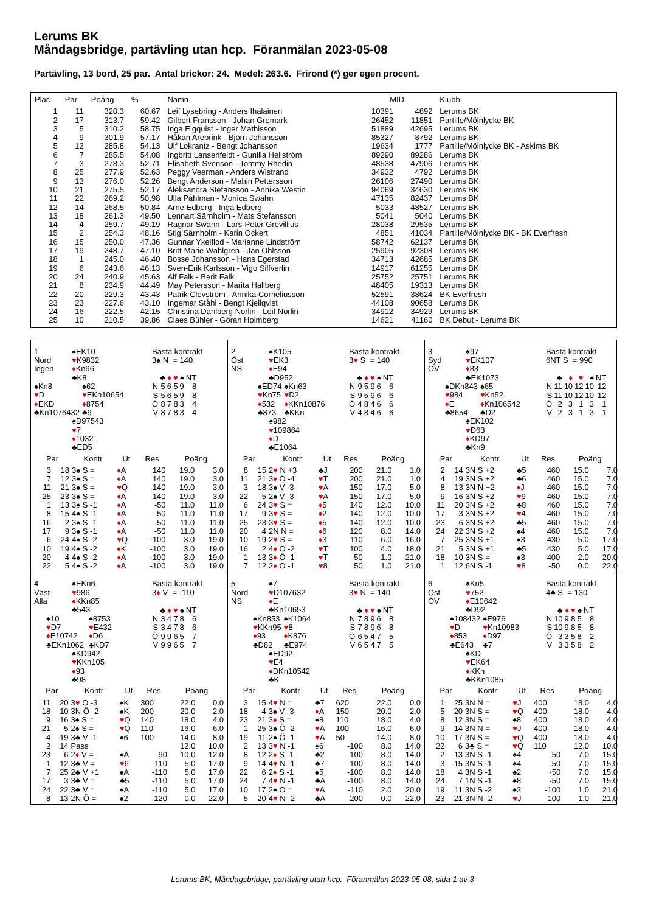Lerums BK
Måndagsbridge, partävling utan hcp. Föranmälan 2023-05-08
Partävling, 13 bord, 25 par. Antal brickor: 24. Medel: 263.6. Frirond (*) ger egen procent.
| Plac | Par | Poäng | % | Namn | MID | | Klubb |
| --- | --- | --- | --- | --- | --- | --- | --- |
| 1 | 11 | 320.3 | 60.67 | Leif Lysebring - Anders Ihalainen | 10391 | 4892 | Lerums BK |
| 2 | 17 | 313.7 | 59.42 | Gilbert Fransson - Johan Gromark | 26452 | 11851 | Partille/Mölnlycke BK |
| 3 | 5 | 310.2 | 58.75 | Inga Elgquist - Inger Mathisson | 51889 | 42695 | Lerums BK |
| 4 | 9 | 301.9 | 57.17 | Håkan Arebrink - Björn Johansson | 85327 | 8792 | Lerums BK |
| 5 | 12 | 285.8 | 54.13 | Ulf Lokrantz - Bengt Johansson | 19634 | 1777 | Partille/Mölnlycke BK - Askims BK |
| 6 | 7 | 285.5 | 54.08 | Ingbritt Lansenfeldt - Gunilla Hellström | 89290 | 89286 | Lerums BK |
| 7 | 3 | 278.3 | 52.71 | Elisabeth Svenson - Tommy Rhedin | 48538 | 47906 | Lerums BK |
| 8 | 25 | 277.9 | 52.63 | Peggy Veerman - Anders Wistrand | 34932 | 4792 | Lerums BK |
| 9 | 13 | 276.0 | 52.26 | Bengt Anderson - Mahin Pettersson | 26106 | 27490 | Lerums BK |
| 10 | 21 | 275.5 | 52.17 | Aleksandra Stefansson - Annika Westin | 94069 | 34630 | Lerums BK |
| 11 | 22 | 269.2 | 50.98 | Ulla Påhlman - Monica Swahn | 47135 | 82437 | Lerums BK |
| 12 | 14 | 268.5 | 50.84 | Arne Edberg - Inga Edberg | 5033 | 48527 | Lerums BK |
| 13 | 18 | 261.3 | 49.50 | Lennart Särnholm - Mats Stefansson | 5041 | 5040 | Lerums BK |
| 14 | 4 | 259.7 | 49.19 | Ragnar Swahn - Lars-Peter Grevillius | 28038 | 29535 | Lerums BK |
| 15 | 2 | 254.3 | 48.16 | Stig Särnholm - Karin Öckert | 4851 | 41034 | Partille/Mölnlycke BK - BK Everfresh |
| 16 | 15 | 250.0 | 47.36 | Gunnar Yxelflod - Marianne Lindström | 58742 | 62137 | Lerums BK |
| 17 | 19 | 248.7 | 47.10 | Britt-Marie Wahlgren - Jan Ohlsson | 25905 | 92308 | Lerums BK |
| 18 | 1 | 245.0 | 46.40 | Bosse Johansson - Hans Egerstad | 34713 | 42685 | Lerums BK |
| 19 | 6 | 243.6 | 46.13 | Sven-Erik Karlsson - Vigo Silfverlin | 14917 | 61255 | Lerums BK |
| 20 | 24 | 240.9 | 45.63 | Alf Falk - Berit Falk | 25752 | 25751 | Lerums BK |
| 21 | 8 | 234.9 | 44.49 | May Petersson - Marita Hallberg | 48405 | 19313 | Lerums BK |
| 22 | 20 | 229.3 | 43.43 | Patrik Clevström - Annika Corneliusson | 52591 | 38624 | BK Everfresh |
| 23 | 23 | 227.6 | 43.10 | Ingemar Ståhl - Bengt Kjellqvist | 44108 | 90658 | Lerums BK |
| 24 | 16 | 222.5 | 42.15 | Christina Dahlberg Norlin - Leif Norlin | 34912 | 34929 | Lerums BK |
| 25 | 10 | 210.5 | 39.86 | Claes Bühler - Göran Holmberg | 14621 | 41160 | BK Debut - Lerums BK |
1
Nord
Ingen
♠EK10
♥K9832
♦Kn96
♣K8
Bästa kontrakt
3♠ N = 140
♠Kn8
♥D
♦EKD
♣Kn1076432
♠62
♥EKn10654
♦8754
♣9
| | ♣ | ♦ | ♥ | ♠ | NT |
| N | 5 | 6 | 5 | 9 | 8 |
| S | 5 | 6 | 5 | 9 | 8 |
| Ö | 8 | 7 | 8 | 3 | 4 |
| V | 8 | 7 | 8 | 3 | 4 |
♠D97543
♥7
♦1032
♣ED5
| Par | | Kontr | Ut | Res | Poäng | |
| --- | --- | --- | --- | --- | --- | --- |
| 3 | 18 | 3♠ S = | ♦ A | 140 | 19.0 | 3.0 |
| 7 | 12 | 3♠ S = | ♦ A | 140 | 19.0 | 3.0 |
| 11 | 21 | 3♠ S = | ♥ Q | 140 | 19.0 | 3.0 |
| 25 | 23 | 3♠ S = | ♦ A | 140 | 19.0 | 3.0 |
| 1 | 13 | 3♠ S -1 | ♦ A | -50 | 11.0 | 11.0 |
| 8 | 15 | 4♠ S -1 | ♦ A | -50 | 11.0 | 11.0 |
| 16 | 2 | 3♠ S -1 | ♦ A | -50 | 11.0 | 11.0 |
| 17 | 9 | 3♠ S -1 | ♦ A | -50 | 11.0 | 11.0 |
| 6 | 24 | 4♠ S -2 | ♥ Q | -100 | 3.0 | 19.0 |
| 10 | 19 | 4♠ S -2 | ♦ K | -100 | 3.0 | 19.0 |
| 20 | 4 | 4♠ S -2 | ♦ A | -100 | 3.0 | 19.0 |
| 22 | 5 | 4♠ S -2 | ♦ A | -100 | 3.0 | 19.0 |
2
Öst
NS
♠K105
♥EK3
♦E94
♣D952
Bästa kontrakt
3♥ S = 140
♠ED74
♥Kn75
♦532
♣873
♠Kn63
♥D2
♦KKn10876
♣KKn
| | ♣ | ♦ | ♥ | ♠ | NT |
| N | 9 | 5 | 9 | 6 | 6 |
| S | 9 | 5 | 9 | 6 | 6 |
| Ö | 4 | 8 | 4 | 6 | 6 |
| V | 4 | 8 | 4 | 6 | 6 |
♠982
♥109864
♦D
♣E1064
| Par | | Kontr | Ut | Res | Poäng | |
| --- | --- | --- | --- | --- | --- | --- |
| 8 | 15 | 2 ♥ N +3 | ♣J | 200 | 21.0 | 1.0 |
| 11 | 21 | 3 ♦ Ö -4 | ♥ T | 200 | 21.0 | 1.0 |
| 3 | 18 | 3♠ V -3 | ♥ A | 150 | 17.0 | 5.0 |
| 22 | 5 | 2♠ V -3 | ♥ A | 150 | 17.0 | 5.0 |
| 6 | 24 | 3 ♥ S = | ♦ 5 | 140 | 12.0 | 10.0 |
| 17 | 9 | 3 ♥ S = | ♦ 2 | 140 | 12.0 | 10.0 |
| 25 | 23 | 3 ♥ S = | ♦ 5 | 140 | 12.0 | 10.0 |
| 20 | 4 | 2N N = | ♦ 6 | 120 | 8.0 | 14.0 |
| 10 | 19 | 2 ♥ S = | ♦ 3 | 110 | 6.0 | 16.0 |
| 16 | 2 | 4 ♦ Ö -2 | ♥ T | 100 | 4.0 | 18.0 |
| 1 | 13 | 3 ♦ Ö -1 | ♥ T | 50 | 1.0 | 21.0 |
| 7 | 12 | 2 ♦ Ö -1 | ♥ 8 | 50 | 1.0 | 21.0 |
3
Syd
ÖV
♠97
♥EK107
♦83
♣EK1073
Bästa kontrakt
6NT S = 990
♠DKn843
♥984
♦E
♣8654
♠65
♥Kn52
♦Kn106542
♣D2
| | ♣ | ♦ | ♥ | ♠ | NT |
| N | 11 | 10 | 12 | 10 | 12 |
| S | 11 | 10 | 12 | 10 | 12 |
| Ö | 2 | 3 | 1 | 3 | 1 |
| V | 2 | 3 | 1 | 3 | 1 |
♠EK102
♥D63
♦KD97
♣Kn9
| Par | | Kontr | Ut | Res | Poäng | |
| --- | --- | --- | --- | --- | --- | --- |
| 2 | 14 | 3N S +2 | ♣5 | 460 | 15.0 | 7.0 |
| 4 | 19 | 3N S +2 | ♣6 | 460 | 15.0 | 7.0 |
| 8 | 13 | 3N N +2 | ♦ J | 460 | 15.0 | 7.0 |
| 9 | 16 | 3N S +2 | ♥ 9 | 460 | 15.0 | 7.0 |
| 11 | 20 | 3N S +2 | ♣8 | 460 | 15.0 | 7.0 |
| 17 | 3 | 3N S +2 | ♥ 4 | 460 | 15.0 | 7.0 |
| 23 | 6 | 3N S +2 | ♣5 | 460 | 15.0 | 7.0 |
| 24 | 22 | 3N S +2 | ♠4 | 460 | 15.0 | 7.0 |
| 7 | 25 | 3N S +1 | ♠3 | 430 | 5.0 | 17.0 |
| 21 | 5 | 3N S +1 | ♣5 | 430 | 5.0 | 17.0 |
| 18 | 10 | 3N S = | ♠3 | 400 | 2.0 | 20.0 |
| 1 | 12 | 6N S -1 | ♥ 8 | -50 | 0.0 | 22.0 |
4
Väst
Alla
♠EKn6
♥986
♦KKn85
♣543
Bästa kontrakt
3♦ V = -110
♠10
♥D7
♦E10742
♣EKn1062
♠8753
♥E432
♦D6
♣KD7
| | ♣ | ♦ | ♥ | ♠ | NT |
| N | 3 | 4 | 7 | 8 | 6 |
| S | 3 | 4 | 7 | 8 | 6 |
| Ö | 9 | 9 | 6 | 5 | 7 |
| V | 9 | 9 | 6 | 5 | 7 |
♠KD942
♥KKn105
♦93
♣98
| Par | | Kontr | Ut | Res | Poäng | |
| --- | --- | --- | --- | --- | --- | --- |
| 11 | 20 | 3 ♥ Ö -3 | ♠K | 300 | 22.0 | 0.0 |
| 18 | 10 | 3N Ö -2 | ♠K | 200 | 20.0 | 2.0 |
| 9 | 16 | 3♠ S = | ♥ Q | 140 | 18.0 | 4.0 |
| 21 | 5 | 2♠ S = | ♥ Q | 110 | 16.0 | 6.0 |
| 4 | 19 | 3♣ V -1 | ♠6 | 100 | 14.0 | 8.0 |
| 2 | 14 | Pass | | | 12.0 | 10.0 |
| 23 | 6 | 2 ♦ V = | ♠A | -90 | 10.0 | 12.0 |
| 1 | 12 | 3♣ V = | ♥ 6 | -110 | 5.0 | 17.0 |
| 7 | 25 | 2♣ V +1 | ♠A | -110 | 5.0 | 17.0 |
| 17 | 3 | 3♣ V = | ♣5 | -110 | 5.0 | 17.0 |
| 24 | 22 | 3♣ V = | ♠A | -110 | 5.0 | 17.0 |
| 8 | 13 | 2N Ö = | ♠2 | -120 | 0.0 | 22.0 |
5
Nord
NS
♠7
♥D107632
♦E
♣Kn10653
Bästa kontrakt
3♥ N = 140
♠Kn853
♥KKn95
♦93
♣D82
♠K1064
♥8
♦K876
♣E974
| | ♣ | ♦ | ♥ | ♠ | NT |
| N | 7 | 8 | 9 | 6 | 8 |
| S | 7 | 8 | 9 | 6 | 8 |
| Ö | 6 | 5 | 4 | 7 | 5 |
| V | 6 | 5 | 4 | 7 | 5 |
♠ED92
♥E4
♦DKn10542
♣K
| Par | | Kontr | Ut | Res | Poäng | |
| --- | --- | --- | --- | --- | --- | --- |
| 3 | 15 | 4 ♥ N = | ♣7 | 620 | 22.0 | 0.0 |
| 18 | 4 | 3♠ V -3 | ♦ A | 150 | 20.0 | 2.0 |
| 23 | 21 | 3 ♦ S = | ♠8 | 110 | 18.0 | 4.0 |
| 1 | 25 | 3♠ Ö -2 | ♥ A | 100 | 16.0 | 6.0 |
| 19 | 11 | 2♠ Ö -1 | ♥ A | 50 | 14.0 | 8.0 |
| 2 | 13 | 3 ♥ N -1 | ♠6 | -100 | 8.0 | 14.0 |
| 8 | 12 | 2 ♦ S -1 | ♣2 | -100 | 8.0 | 14.0 |
| 9 | 14 | 4 ♥ N -1 | ♣7 | -100 | 8.0 | 14.0 |
| 22 | 6 | 2 ♦ S -1 | ♠5 | -100 | 8.0 | 14.0 |
| 24 | 7 | 4 ♥ N -1 | ♣A | -100 | 8.0 | 14.0 |
| 10 | 17 | 2♠ Ö = | ♥ A | -110 | 2.0 | 20.0 |
| 5 | 20 | 4 ♥ N -2 | ♣A | -200 | 0.0 | 22.0 |
6
Öst
ÖV
♠Kn5
♥752
♦E10642
♣D92
Bästa kontrakt
4♣ S = 130
♠108432
♥D
♦853
♣E643
♠E976
♥Kn10983
♦D97
♣7
| | ♣ | ♦ | ♥ | ♠ | NT |
| N | 10 | 9 | 8 | 5 | 8 |
| S | 10 | 9 | 8 | 5 | 8 |
| Ö | 3 | 3 | 5 | 8 | 2 |
| V | 3 | 3 | 5 | 8 | 2 |
♠KD
♥EK64
♦KKn
♣KKn1085
| Par | | Kontr | Ut | Res | Poäng | |
| --- | --- | --- | --- | --- | --- | --- |
| 1 | 25 | 3N N = | ♥ J | 400 | 18.0 | 4.0 |
| 5 | 20 | 3N S = | ♥ Q | 400 | 18.0 | 4.0 |
| 8 | 12 | 3N S = | ♠8 | 400 | 18.0 | 4.0 |
| 9 | 14 | 3N N = | ♥ J | 400 | 18.0 | 4.0 |
| 10 | 17 | 3N S = | ♥ Q | 400 | 18.0 | 4.0 |
| 22 | 6 | 3♣ S = | ♥ Q | 110 | 12.0 | 10.0 |
| 2 | 13 | 3N S -1 | ♠4 | -50 | 7.0 | 15.0 |
| 3 | 15 | 3N S -1 | ♠4 | -50 | 7.0 | 15.0 |
| 18 | 4 | 3N S -1 | ♠2 | -50 | 7.0 | 15.0 |
| 24 | 7 | 1N S -1 | ♠8 | -50 | 7.0 | 15.0 |
| 19 | 11 | 3N S -2 | ♠2 | -100 | 1.0 | 21.0 |
| 23 | 21 | 3N N -2 | ♥ J | -100 | 1.0 | 21.0 |
Lerums BK, Måndagsbridge, partävling utan hcp. Föranmälan 2023-05-08, sida 1 av 3